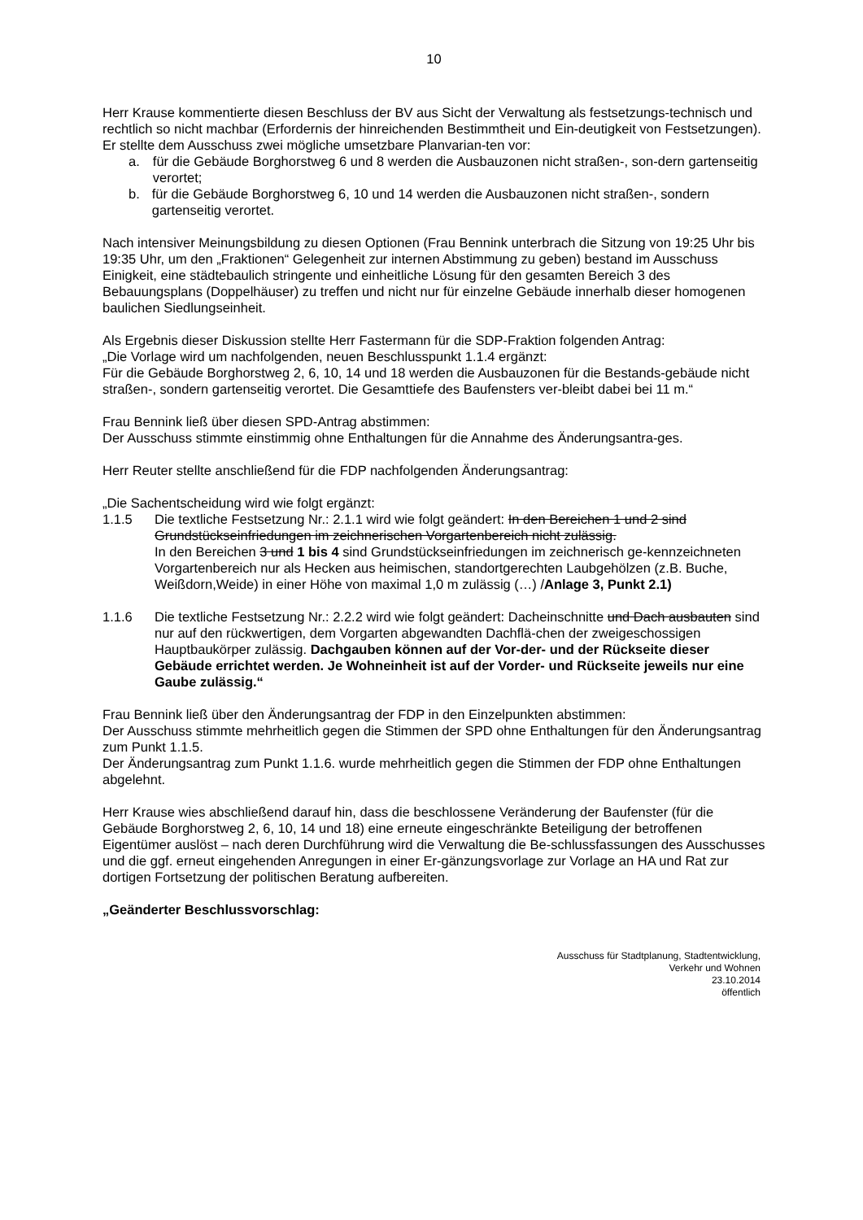10
Herr Krause kommentierte diesen Beschluss der BV aus Sicht der Verwaltung als festsetzungs-technisch und rechtlich so nicht machbar (Erfordernis der hinreichenden Bestimmtheit und Ein-deutigkeit von Festsetzungen). Er stellte dem Ausschuss zwei mögliche umsetzbare Planvarian-ten vor:
a. für die Gebäude Borghorstweg 6 und 8 werden die Ausbauzonen nicht straßen-, son-dern gartenseitig verortet;
b. für die Gebäude Borghorstweg 6, 10 und 14 werden die Ausbauzonen nicht straßen-, sondern gartenseitig verortet.
Nach intensiver Meinungsbildung zu diesen Optionen (Frau Bennink unterbrach die Sitzung von 19:25 Uhr bis 19:35 Uhr, um den „Fraktionen“ Gelegenheit zur internen Abstimmung zu geben) bestand im Ausschuss Einigkeit, eine städtebaulich stringente und einheitliche Lösung für den gesamten Bereich 3 des Bebauungsplans (Doppelhäuser) zu treffen und nicht nur für einzelne Gebäude innerhalb dieser homogenen baulichen Siedlungseinheit.
Als Ergebnis dieser Diskussion stellte Herr Fastermann für die SDP-Fraktion folgenden Antrag:
„Die Vorlage wird um nachfolgenden, neuen Beschlusspunkt 1.1.4 ergänzt:
Für die Gebäude Borghorstweg 2, 6, 10, 14 und 18 werden die Ausbauzonen für die Bestands-gebäude nicht straßen-, sondern gartenseitig verortet. Die Gesamttiefe des Baufensters ver-bleibt dabei bei 11 m.“
Frau Bennink ließ über diesen SPD-Antrag abstimmen:
Der Ausschuss stimmte einstimmig ohne Enthaltungen für die Annahme des Änderungsantra-ges.
Herr Reuter stellte anschließend für die FDP nachfolgenden Änderungsantrag:
„Die Sachentscheidung wird wie folgt ergänzt:
1.1.5 Die textliche Festsetzung Nr.: 2.1.1 wird wie folgt geändert: In den Bereichen 1 und 2 sind Grundstückseinfriedungen im zeichnerischen Vorgartenbereich nicht zulässig.
In den Bereichen 3 und 1 bis 4 sind Grundstückseinfriedungen im zeichnerisch ge-kennzeichneten Vorgartenbereich nur als Hecken aus heimischen, standortgerechten Laubgehölzen (z.B. Buche, Weißdorn,Weide) in einer Höhe von maximal 1,0 m zulässig (…) /Anlage 3, Punkt 2.1)
1.1.6 Die textliche Festsetzung Nr.: 2.2.2 wird wie folgt geändert: Dacheinschnitte und Dach ausbauten sind nur auf den rückwertigen, dem Vorgarten abgewandten Dachflä-chen der zweigeschossigen Hauptbaukörper zulässig. Dachgauben können auf der Vor-der- und der Rückseite dieser Gebäude errichtet werden. Je Wohneinheit ist auf der Vorder- und Rückseite jeweils nur eine Gaube zulässig.“
Frau Bennink ließ über den Änderungsantrag der FDP in den Einzelpunkten abstimmen:
Der Ausschuss stimmte mehrheitlich gegen die Stimmen der SPD ohne Enthaltungen für den Änderungsantrag zum Punkt 1.1.5.
Der Änderungsantrag zum Punkt 1.1.6. wurde mehrheitlich gegen die Stimmen der FDP ohne Enthaltungen abgelehnt.
Herr Krause wies abschließend darauf hin, dass die beschlossene Veränderung der Baufenster (für die Gebäude Borghorstweg 2, 6, 10, 14 und 18) eine erneute eingeschränkte Beteiligung der betroffenen Eigentümer auslöst – nach deren Durchführung wird die Verwaltung die Be-schlussfassungen des Ausschusses und die ggf. erneut eingehenden Anregungen in einer Er-gänzungsvorlage zur Vorlage an HA und Rat zur dortigen Fortsetzung der politischen Beratung aufbereiten.
„Geänderter Beschlussvorschlag:
Ausschuss für Stadtplanung, Stadtentwicklung,
Verkehr und Wohnen
23.10.2014
öffentlich